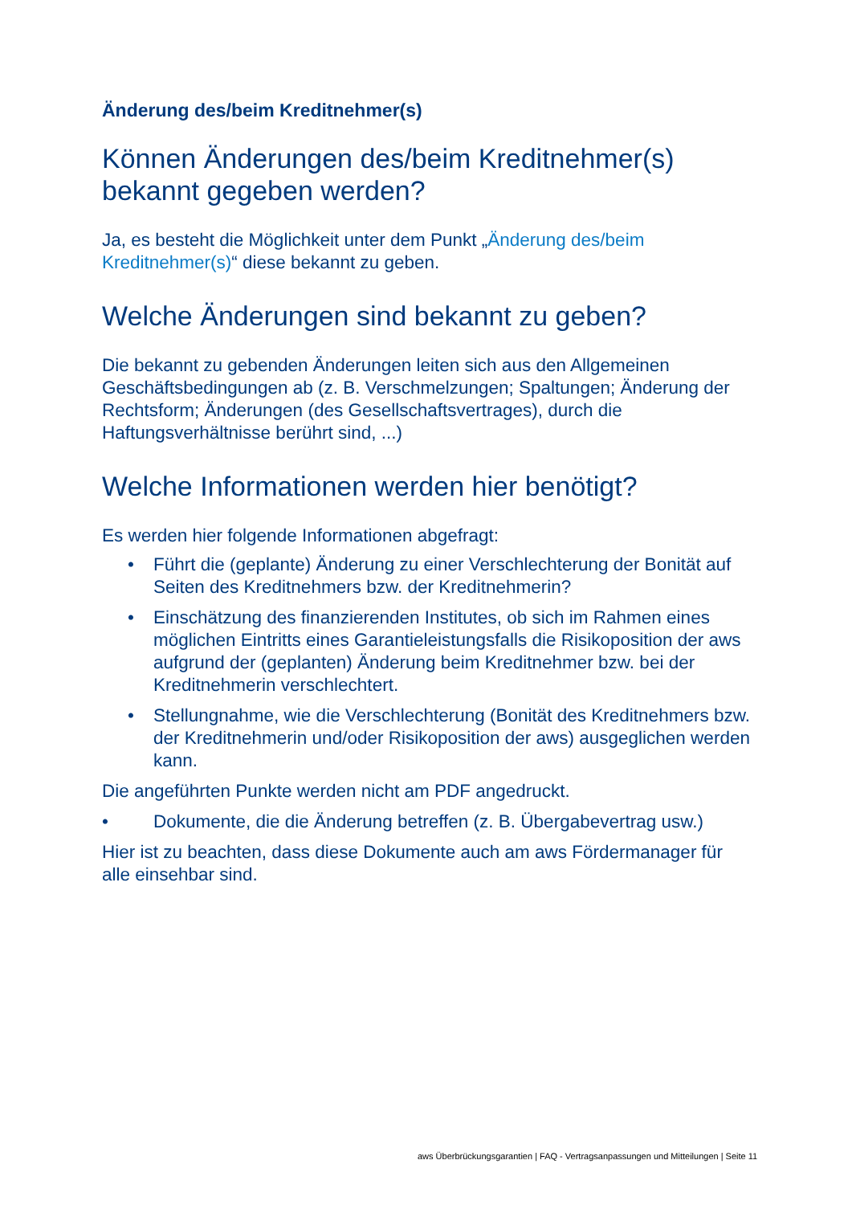Änderung des/beim Kreditnehmer(s)
Können Änderungen des/beim Kreditnehmer(s) bekannt gegeben werden?
Ja, es besteht die Möglichkeit unter dem Punkt „Änderung des/beim Kreditnehmer(s)“ diese bekannt zu geben.
Welche Änderungen sind bekannt zu geben?
Die bekannt zu gebenden Änderungen leiten sich aus den Allgemeinen Geschäftsbedingungen ab (z. B. Verschmelzungen; Spaltungen; Änderung der Rechtsform; Änderungen (des Gesellschaftsvertrages), durch die Haftungsverhältnisse berührt sind, ...)
Welche Informationen werden hier benötigt?
Es werden hier folgende Informationen abgefragt:
• Führt die (geplante) Änderung zu einer Verschlechterung der Bonität auf Seiten des Kreditnehmers bzw. der Kreditnehmerin?
• Einschätzung des finanzierenden Institutes, ob sich im Rahmen eines möglichen Eintritts eines Garantieleistungsfalls die Risikoposition der aws aufgrund der (geplanten) Änderung beim Kreditnehmer bzw. bei der Kreditnehmerin verschlechtert.
• Stellungnahme, wie die Verschlechterung (Bonität des Kreditnehmers bzw. der Kreditnehmerin und/oder Risikoposition der aws) ausgeglichen werden kann.
Die angeführten Punkte werden nicht am PDF angedruckt.
• Dokumente, die die Änderung betreffen (z. B. Übergabevertrag usw.)
Hier ist zu beachten, dass diese Dokumente auch am aws Fördermanager für alle einsehbar sind.
aws Überbrückungsgarantien | FAQ - Vertragsanpassungen und Mitteilungen | Seite 11